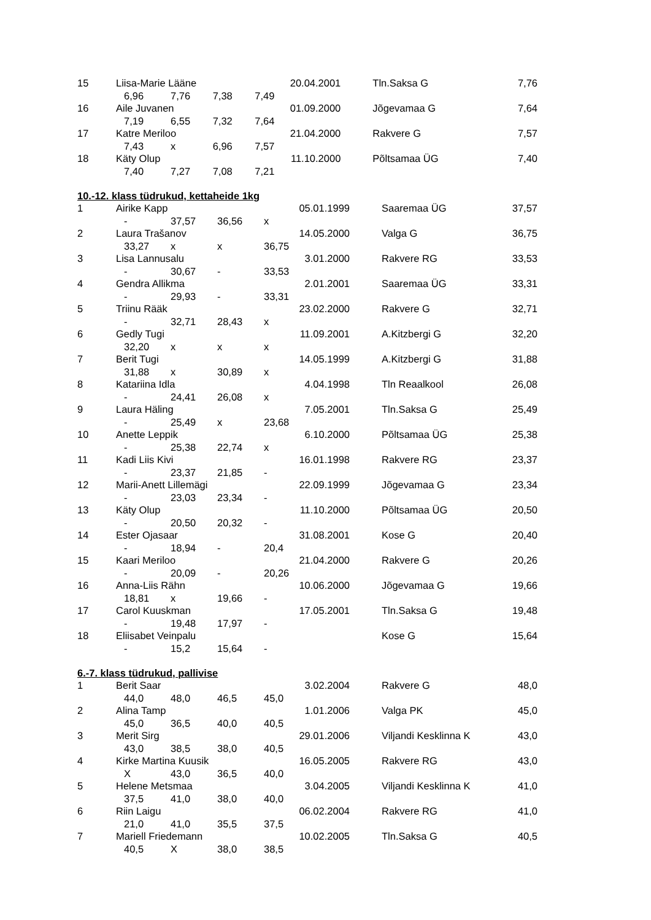| 15 | Liisa-Marie Lääne | | | 20.04.2001 | Tln.Saksa G | 7,76 |
| | 6,96 | 7,76 | 7,38 | 7,49 | | |
| 16 | Aile Juvanen | | | 01.09.2000 | Jõgevamaa G | 7,64 |
| | 7,19 | 6,55 | 7,32 | 7,64 | | |
| 17 | Katre Meriloo | | | 21.04.2000 | Rakvere G | 7,57 |
| | 7,43 | x | 6,96 | 7,57 | | |
| 18 | Käty Olup | | | 11.10.2000 | Põltsamaa ÜG | 7,40 |
| | 7,40 | 7,27 | 7,08 | 7,21 | | |
10.-12. klass tüdrukud, kettaheide 1kg
| 1 | Airike Kapp | | | 05.01.1999 | Saaremaa ÜG | 37,57 |
| | - | 37,57 | 36,56 | x | | |
| 2 | Laura Trašanov | | | 14.05.2000 | Valga G | 36,75 |
| | 33,27 | x | x | 36,75 | | |
| 3 | Lisa Lannusalu | | | 3.01.2000 | Rakvere RG | 33,53 |
| | - | 30,67 | - | 33,53 | | |
| 4 | Gendra Allikma | | | 2.01.2001 | Saaremaa ÜG | 33,31 |
| | - | 29,93 | - | 33,31 | | |
| 5 | Triinu Rääk | | | 23.02.2000 | Rakvere G | 32,71 |
| | - | 32,71 | 28,43 | x | | |
| 6 | Gedly Tugi | | | 11.09.2001 | A.Kitzbergi G | 32,20 |
| | 32,20 | x | x | x | | |
| 7 | Berit Tugi | | | 14.05.1999 | A.Kitzbergi G | 31,88 |
| | 31,88 | x | 30,89 | x | | |
| 8 | Katariina Idla | | | 4.04.1998 | Tln Reaalkool | 26,08 |
| | - | 24,41 | 26,08 | x | | |
| 9 | Laura Häling | | | 7.05.2001 | Tln.Saksa G | 25,49 |
| | - | 25,49 | x | 23,68 | | |
| 10 | Anette Leppik | | | 6.10.2000 | Põltsamaa ÜG | 25,38 |
| | - | 25,38 | 22,74 | x | | |
| 11 | Kadi Liis Kivi | | | 16.01.1998 | Rakvere RG | 23,37 |
| | - | 23,37 | 21,85 | - | | |
| 12 | Marii-Anett Lillemägi | | | 22.09.1999 | Jõgevamaa G | 23,34 |
| | - | 23,03 | 23,34 | - | | |
| 13 | Käty Olup | | | 11.10.2000 | Põltsamaa ÜG | 20,50 |
| | - | 20,50 | 20,32 | - | | |
| 14 | Ester Ojasaar | | | 31.08.2001 | Kose G | 20,40 |
| | - | 18,94 | - | 20,4 | | |
| 15 | Kaari Meriloo | | | 21.04.2000 | Rakvere G | 20,26 |
| | - | 20,09 | - | 20,26 | | |
| 16 | Anna-Liis Rähn | | | 10.06.2000 | Jõgevamaa G | 19,66 |
| | 18,81 | x | 19,66 | - | | |
| 17 | Carol Kuuskman | | | 17.05.2001 | Tln.Saksa G | 19,48 |
| | - | 19,48 | 17,97 | - | | |
| 18 | Eliisabet Veinpalu | | | | Kose G | 15,64 |
| | - | 15,2 | 15,64 | - | | |
6.-7. klass tüdrukud, pallivise
| 1 | Berit Saar | | | 3.02.2004 | Rakvere G | 48,0 |
| | 44,0 | 48,0 | 46,5 | 45,0 | | |
| 2 | Alina Tamp | | | 1.01.2006 | Valga PK | 45,0 |
| | 45,0 | 36,5 | 40,0 | 40,5 | | |
| 3 | Merit Sirg | | | 29.01.2006 | Viljandi Kesklinna K | 43,0 |
| | 43,0 | 38,5 | 38,0 | 40,5 | | |
| 4 | Kirke Martina Kuusik | | | 16.05.2005 | Rakvere RG | 43,0 |
| | X | 43,0 | 36,5 | 40,0 | | |
| 5 | Helene Metsmaa | | | 3.04.2005 | Viljandi Kesklinna K | 41,0 |
| | 37,5 | 41,0 | 38,0 | 40,0 | | |
| 6 | Riin Laigu | | | 06.02.2004 | Rakvere RG | 41,0 |
| | 21,0 | 41,0 | 35,5 | 37,5 | | |
| 7 | Mariell Friedemann | | | 10.02.2005 | Tln.Saksa G | 40,5 |
| | 40,5 | X | 38,0 | 38,5 | | |